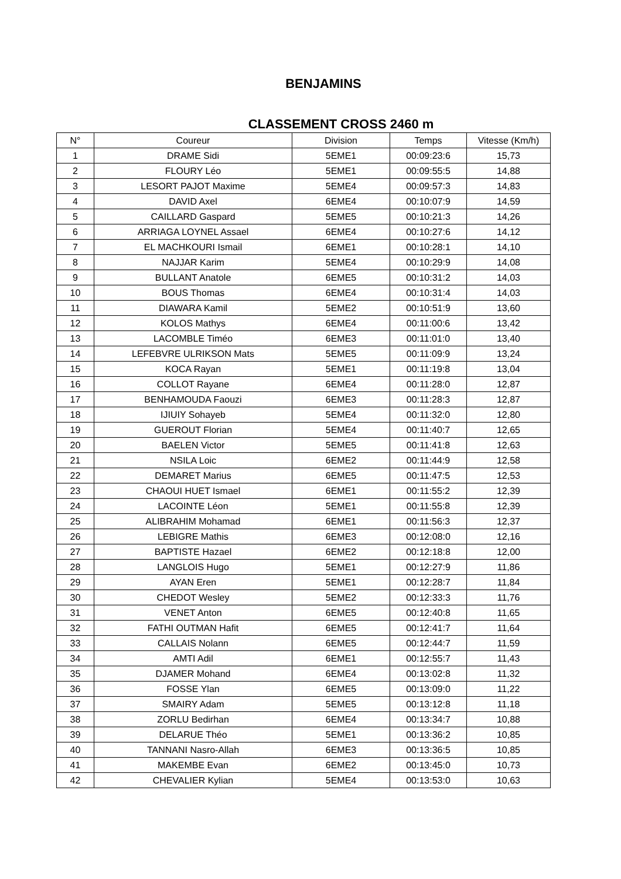BENJAMINS
CLASSEMENT CROSS 2460 m
| N° | Coureur | Division | Temps | Vitesse (Km/h) |
| --- | --- | --- | --- | --- |
| 1 | DRAME Sidi | 5EME1 | 00:09:23:6 | 15,73 |
| 2 | FLOURY Léo | 5EME1 | 00:09:55:5 | 14,88 |
| 3 | LESORT PAJOT Maxime | 5EME4 | 00:09:57:3 | 14,83 |
| 4 | DAVID Axel | 6EME4 | 00:10:07:9 | 14,59 |
| 5 | CAILLARD Gaspard | 5EME5 | 00:10:21:3 | 14,26 |
| 6 | ARRIAGA LOYNEL Assael | 6EME4 | 00:10:27:6 | 14,12 |
| 7 | EL MACHKOURI Ismail | 6EME1 | 00:10:28:1 | 14,10 |
| 8 | NAJJAR Karim | 5EME4 | 00:10:29:9 | 14,08 |
| 9 | BULLANT Anatole | 6EME5 | 00:10:31:2 | 14,03 |
| 10 | BOUS Thomas | 6EME4 | 00:10:31:4 | 14,03 |
| 11 | DIAWARA Kamil | 5EME2 | 00:10:51:9 | 13,60 |
| 12 | KOLOS Mathys | 6EME4 | 00:11:00:6 | 13,42 |
| 13 | LACOMBLE Timéo | 6EME3 | 00:11:01:0 | 13,40 |
| 14 | LEFEBVRE ULRIKSON Mats | 5EME5 | 00:11:09:9 | 13,24 |
| 15 | KOCA Rayan | 5EME1 | 00:11:19:8 | 13,04 |
| 16 | COLLOT Rayane | 6EME4 | 00:11:28:0 | 12,87 |
| 17 | BENHAMOUDA Faouzi | 6EME3 | 00:11:28:3 | 12,87 |
| 18 | IJIUIY Sohayeb | 5EME4 | 00:11:32:0 | 12,80 |
| 19 | GUEROUT Florian | 5EME4 | 00:11:40:7 | 12,65 |
| 20 | BAELEN Victor | 5EME5 | 00:11:41:8 | 12,63 |
| 21 | NSILA Loic | 6EME2 | 00:11:44:9 | 12,58 |
| 22 | DEMARET Marius | 6EME5 | 00:11:47:5 | 12,53 |
| 23 | CHAOUI HUET Ismael | 6EME1 | 00:11:55:2 | 12,39 |
| 24 | LACOINTE Léon | 5EME1 | 00:11:55:8 | 12,39 |
| 25 | ALIBRAHIM Mohamad | 6EME1 | 00:11:56:3 | 12,37 |
| 26 | LEBIGRE Mathis | 6EME3 | 00:12:08:0 | 12,16 |
| 27 | BAPTISTE Hazael | 6EME2 | 00:12:18:8 | 12,00 |
| 28 | LANGLOIS Hugo | 5EME1 | 00:12:27:9 | 11,86 |
| 29 | AYAN Eren | 5EME1 | 00:12:28:7 | 11,84 |
| 30 | CHEDOT Wesley | 5EME2 | 00:12:33:3 | 11,76 |
| 31 | VENET Anton | 6EME5 | 00:12:40:8 | 11,65 |
| 32 | FATHI OUTMAN Hafit | 6EME5 | 00:12:41:7 | 11,64 |
| 33 | CALLAIS Nolann | 6EME5 | 00:12:44:7 | 11,59 |
| 34 | AMTI Adil | 6EME1 | 00:12:55:7 | 11,43 |
| 35 | DJAMER Mohand | 6EME4 | 00:13:02:8 | 11,32 |
| 36 | FOSSE Ylan | 6EME5 | 00:13:09:0 | 11,22 |
| 37 | SMAIRY Adam | 5EME5 | 00:13:12:8 | 11,18 |
| 38 | ZORLU Bedirhan | 6EME4 | 00:13:34:7 | 10,88 |
| 39 | DELARUE Théo | 5EME1 | 00:13:36:2 | 10,85 |
| 40 | TANNANI Nasro-Allah | 6EME3 | 00:13:36:5 | 10,85 |
| 41 | MAKEMBE Evan | 6EME2 | 00:13:45:0 | 10,73 |
| 42 | CHEVALIER Kylian | 5EME4 | 00:13:53:0 | 10,63 |